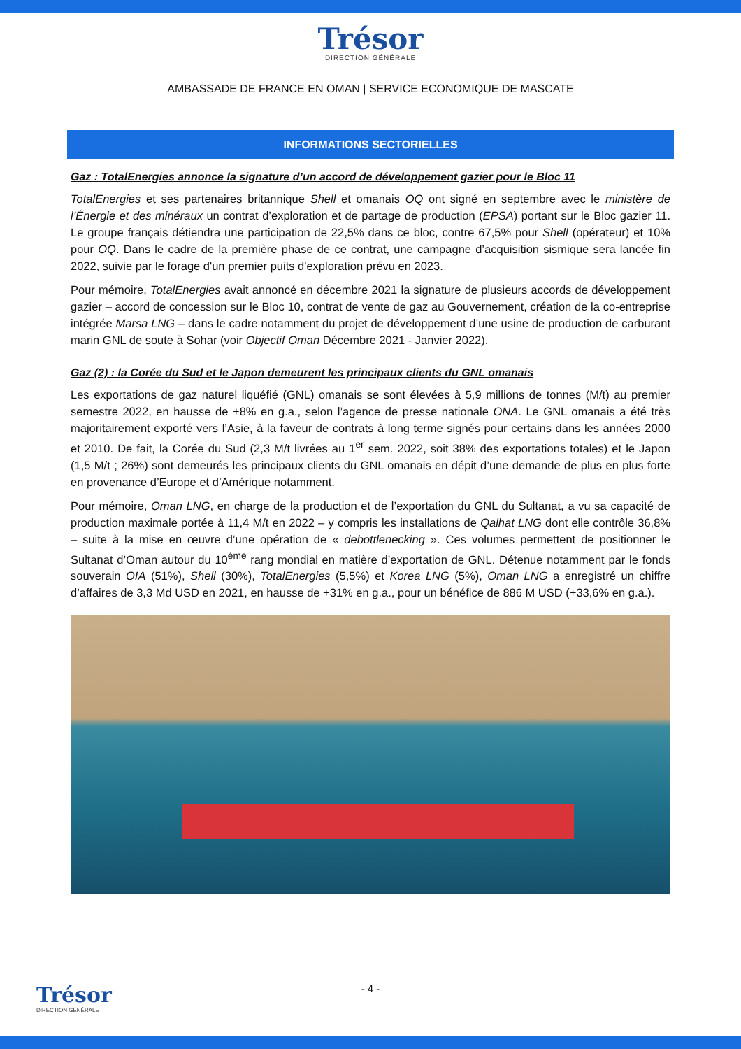Trésor
DIRECTION GÉNÉRALE
AMBASSADE DE FRANCE EN OMAN | SERVICE ECONOMIQUE DE MASCATE
INFORMATIONS SECTORIELLES
Gaz : TotalEnergies annonce la signature d’un accord de développement gazier pour le Bloc 11
TotalEnergies et ses partenaires britannique Shell et omanais OQ ont signé en septembre avec le ministère de l’Énergie et des minéraux un contrat d’exploration et de partage de production (EPSA) portant sur le Bloc gazier 11. Le groupe français détiendra une participation de 22,5% dans ce bloc, contre 67,5% pour Shell (opérateur) et 10% pour OQ. Dans le cadre de la première phase de ce contrat, une campagne d’acquisition sismique sera lancée fin 2022, suivie par le forage d'un premier puits d'exploration prévu en 2023.
Pour mémoire, TotalEnergies avait annoncé en décembre 2021 la signature de plusieurs accords de développement gazier – accord de concession sur le Bloc 10, contrat de vente de gaz au Gouvernement, création de la co-entreprise intégrée Marsa LNG – dans le cadre notamment du projet de développement d’une usine de production de carburant marin GNL de soute à Sohar (voir Objectif Oman Décembre 2021 - Janvier 2022).
Gaz (2) : la Corée du Sud et le Japon demeurent les principaux clients du GNL omanais
Les exportations de gaz naturel liquéfié (GNL) omanais se sont élevées à 5,9 millions de tonnes (M/t) au premier semestre 2022, en hausse de +8% en g.a., selon l’agence de presse nationale ONA. Le GNL omanais a été très majoritairement exporté vers l’Asie, à la faveur de contrats à long terme signés pour certains dans les années 2000 et 2010. De fait, la Corée du Sud (2,3 M/t livrées au 1<sup>er</sup> sem. 2022, soit 38% des exportations totales) et le Japon (1,5 M/t ; 26%) sont demeurés les principaux clients du GNL omanais en dépit d’une demande de plus en plus forte en provenance d’Europe et d’Amérique notamment.
Pour mémoire, Oman LNG, en charge de la production et de l’exportation du GNL du Sultanat, a vu sa capacité de production maximale portée à 11,4 M/t en 2022 – y compris les installations de Qalhat LNG dont elle contrôle 36,8% – suite à la mise en œuvre d’une opération de « debottlenecking ». Ces volumes permettent de positionner le Sultanat d’Oman autour du 10<sup>ème</sup> rang mondial en matière d’exportation de GNL. Détenue notamment par le fonds souverain OIA (51%), Shell (30%), TotalEnergies (5,5%) et Korea LNG (5%), Oman LNG a enregistré un chiffre d’affaires de 3,3 Md USD en 2021, en hausse de +31% en g.a., pour un bénéfice de 886 M USD (+33,6% en g.a.).
Trésor
DIRECTION GÉNÉRALE
- 4 -